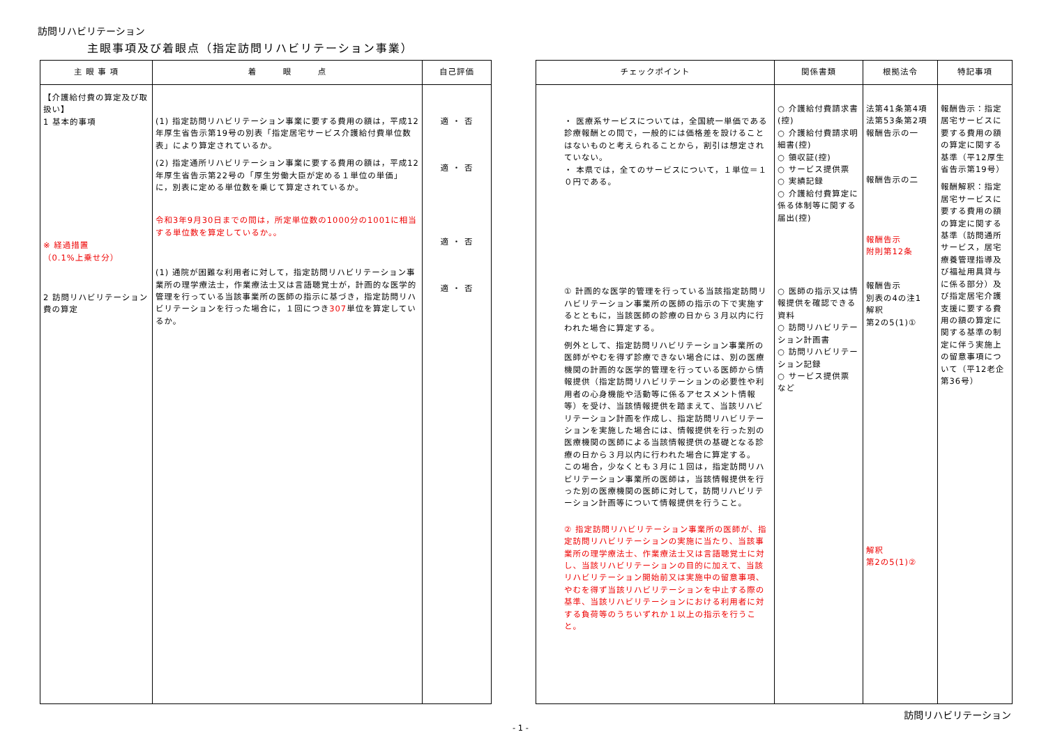訪問リハビリテーション
主眼事項及び着眼点（指定訪問リハビリテーション事業）
| 主 眼 事 項 | 着 眼 点 | 自己評価 |
| --- | --- | --- |
| 【介護給付費の算定及び取扱い】 1 基本的事項 ※ 経過措置 （0.1%上乗せ分） 2 訪問リハビリテーション費の算定 | (1) 指定訪問リハビリテーション事業に要する費用の額は，平成12年厚生省告示第19号の別表「指定居宅サービス介護給付費単位数表」により算定されているか。 (2) 指定通所リハビリテーション事業に要する費用の額は，平成12年厚生省告示第22号の「厚生労働大臣が定める１単位の単価」に，別表に定める単位数を乗じて算定されているか。 令和3年9月30日までの間は，所定単位数の1000分の1001に相当する単位数を算定しているか。。 (1) 通院が困難な利用者に対して，指定訪問リハビリテーション事業所の理学療法士，作業療法士又は言語聴覚士が，計画的な医学的管理を行っている当該事業所の医師の指示に基づき，指定訪問リハビリテーションを行った場合に，１回につき 307 単位を算定しているか。 | 適 ・ 否 適 ・ 否 適 ・ 否 適 ・ 否 |
| チェックポイント | 関係書類 | 根拠法令 | 特記事項 |
| --- | --- | --- | --- |
| ・ 医療系サービスについては，全国統一単価である診療報酬との間で，一般的には価格差を設けることはないものと考えられることから，割引は想定されていない。 ・ 本県では，全てのサービスについて，１単位＝１０円である。 ① 計画的な医学的管理を行っている当該指定訪問リハビリテーション事業所の医師の指示の下で実施するとともに，当該医師の診療の日から３月以内に行われた場合に算定する。 例外として、指定訪問リハビリテーション事業所の医師がやむを得ず診療できない場合には、別の医療機関の計画的な医学的管理を行っている医師から情報提供（指定訪問リハビリテーションの必要性や利用者の心身機能や活動等に係るアセスメント情報等）を受け、当該情報提供を踏まえて、当該リハビリテーション計画を作成し、指定訪問リハビリテーションを実施した場合には、情報提供を行った別の医療機関の医師による当該情報提供の基礎となる診療の日から３月以内に行われた場合に算定する。 この場合，少なくとも３月に１回は，指定訪問リハビリテーション事業所の医師は，当該情報提供を行った別の医療機関の医師に対して，訪問リハビリテーション計画等について情報提供を行うこと。 ② 指定訪問リハビリテーション事業所の医師が、指定訪問リハビリテーションの実施に当たり、当該事業所の理学療法士、作業療法士又は言語聴覚士に対し、当該リハビリテーションの目的に加えて、当該リハビリテーション開始前又は実施中の留意事項、やむを得ず当該リハビリテーションを中止する際の基準、当該リハビリテーションにおける利用者に対する負荷等のうちいずれか１以上の指示を行うこと。 | ○ 介護給付費請求書(控) ○ 介護給付費請求明細書(控) ○ 領収証(控) ○ サービス提供票 ○ 実績記録 ○ 介護給付費算定に係る体制等に関する届出(控) ○ 医師の指示又は情報提供を確認できる資料 ○ 訪問リハビリテーション計画書 ○ 訪問リハビリテーション記録 ○ サービス提供票 など | 法第41条第4項 法第53条第2項 報酬告示の一 報酬告示の二 報酬告示 附則第12条 報酬告示 別表の4の注1 解釈 第2の5(1)① 解釈 第2の5(1)② | 報酬告示：指定居宅サービスに要する費用の額の算定に関する基準（平12厚生省告示第19号） 報酬解釈：指定居宅サービスに要する費用の額の算定に関する基準（訪問通所サービス，居宅療養管理指導及び福祉用具貸与に係る部分）及び指定居宅介護支援に要する費用の額の算定に関する基準の制定に伴う実施上の留意事項について（平12老企第36号） |
訪問リハビリテーション
- 1 -